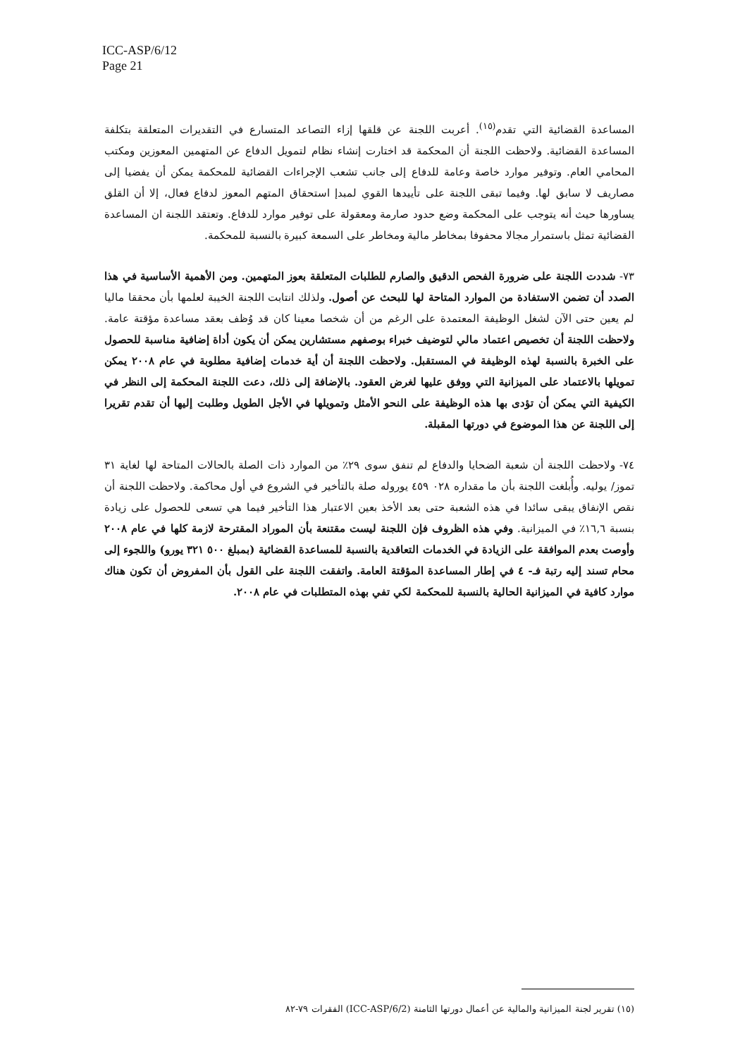ICC-ASP/6/12
Page 21
المساعدة القضائية التي تقدم<sup>(١٥)</sup>. أعربت اللجنة عن قلقها إزاء التصاعد المتسارع في التقديرات المتعلقة بتكلفة المساعدة القضائية. ولاحظت اللجنة أن المحكمة قد اختارت إنشاء نظام لتمويل الدفاع عن المتهمين المعوزين ومكتب المحامي العام. وتوفير موارد خاصة وعامة للدفاع إلى جانب تشعب الإجراءات القضائية للمحكمة يمكن أن يفضيا إلى مصاريف لا سابق لها. وفيما تبقى اللجنة على تأييدها القوي لمبدإ استحقاق المتهم المعوز لدفاع فعال، إلا أن القلق يساورها حيث أنه يتوجب على المحكمة وضع حدود صارمة ومعقولة على توفير موارد للدفاع. وتعتقد اللجنة ان المساعدة القضائية تمثل باستمرار مجالا محفوفا بمخاطر مالية ومخاطر على السمعة كبيرة بالنسبة للمحكمة.
٧٣- شددت اللجنة على ضرورة الفحص الدقيق والصارم للطلبات المتعلقة بعوز المتهمين. ومن الأهمية الأساسية في هذا الصدد أن تضمن الاستفادة من الموارد المتاحة لها للبحث عن أصول. ولذلك انتابت اللجنة الخيبة لعلمها بأن محققا ماليا لم يعين حتى الآن لشغل الوظيفة المعتمدة على الرغم من أن شخصا معينا كان قد وُظف بعقد مساعدة مؤقتة عامة. ولاحظت اللجنة أن تخصيص اعتماد مالي لتوضيف خبراء بوصفهم مستشارين يمكن أن يكون أداة إضافية مناسبة للحصول على الخبرة بالنسبة لهذه الوظيفة في المستقبل. ولاحظت اللجنة أن أية خدمات إضافية مطلوبة في عام ٢٠٠٨ يمكن تمويلها بالاعتماد على الميزانية التي ووفق عليها لغرض العقود. بالإضافة إلى ذلك، دعت اللجنة المحكمة إلى النظر في الكيفية التي يمكن أن تؤدى بها هذه الوظيفة على النحو الأمثل وتمويلها في الأجل الطويل وطلبت إليها أن تقدم تقريرا إلى اللجنة عن هذا الموضوع في دورتها المقبلة.
٧٤- ولاحظت اللجنة أن شعبة الضحايا والدفاع لم تنفق سوى ٢٩٪ من الموارد ذات الصلة بالحالات المتاحة لها لغاية ٣١ تموز/ يوليه. وأُبلغت اللجنة بأن ما مقداره ٠٢٨ ٤٥٩ يوروله صلة بالتأخير في الشروع في أول محاكمة. ولاحظت اللجنة أن نقص الإنفاق يبقى سائدا في هذه الشعبة حتى بعد الأخذ بعين الاعتبار هذا التأخير فيما هي تسعى للحصول على زيادة بنسبة ١٦,٦٪ في الميزانية. وفي هذه الظروف فإن اللجنة ليست مقتنعة بأن الموراد المقترحة لازمة كلها في عام ٢٠٠٨ وأوصت بعدم الموافقة على الزيادة في الخدمات التعاقدية بالنسبة للمساعدة القضائية (بمبلغ ٥٠٠ ٣٢١ يورو) واللجوء إلى محام تسند إليه رتبة فـ- ٤ في إطار المساعدة المؤقتة العامة. واتفقت اللجنة على القول بأن المفروض أن تكون هناك موارد كافية في الميزانية الحالية بالنسبة للمحكمة لكي تفي بهذه المتطلبات في عام ٢٠٠٨.
(١٥) تقرير لجنة الميزانية والمالية عن أعمال دورتها الثامنة (ICC-ASP/6/2) الفقرات ٧٩-٨٢